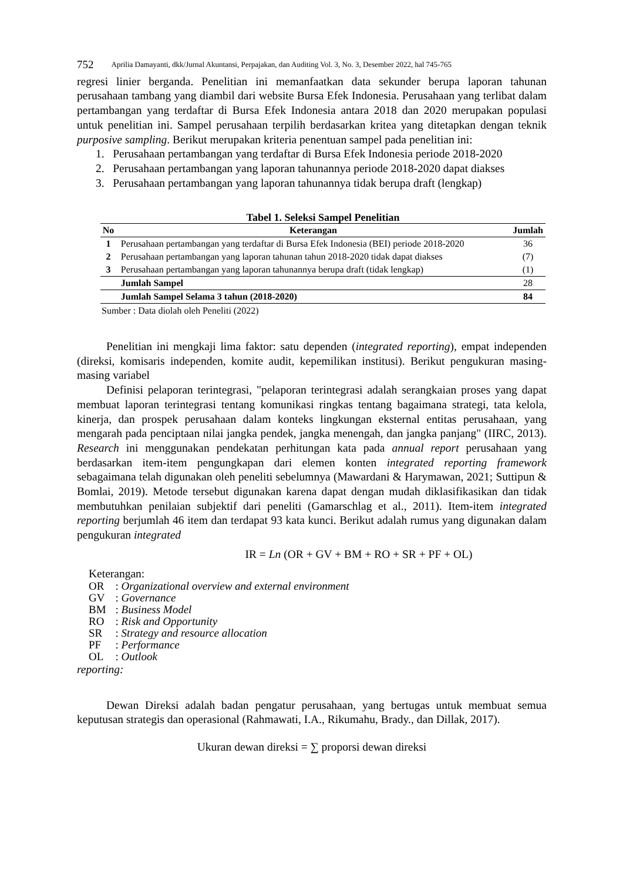752 Aprilia Damayanti, dkk/Jurnal Akuntansi, Perpajakan, dan Auditing Vol. 3, No. 3, Desember 2022, hal 745-765
regresi linier berganda. Penelitian ini memanfaatkan data sekunder berupa laporan tahunan perusahaan tambang yang diambil dari website Bursa Efek Indonesia. Perusahaan yang terlibat dalam pertambangan yang terdaftar di Bursa Efek Indonesia antara 2018 dan 2020 merupakan populasi untuk penelitian ini. Sampel perusahaan terpilih berdasarkan kritea yang ditetapkan dengan teknik purposive sampling. Berikut merupakan kriteria penentuan sampel pada penelitian ini:
1. Perusahaan pertambangan yang terdaftar di Bursa Efek Indonesia periode 2018-2020
2. Perusahaan pertambangan yang laporan tahunannya periode 2018-2020 dapat diakses
3. Perusahaan pertambangan yang laporan tahunannya tidak berupa draft (lengkap)
Tabel 1. Seleksi Sampel Penelitian
| No | Keterangan | Jumlah |
| --- | --- | --- |
| 1 | Perusahaan pertambangan yang terdaftar di Bursa Efek Indonesia (BEI) periode 2018-2020 | 36 |
| 2 | Perusahaan pertambangan yang laporan tahunan tahun 2018-2020 tidak dapat diakses | (7) |
| 3 | Perusahaan pertambangan yang laporan tahunannya berupa draft (tidak lengkap) | (1) |
| | Jumlah Sampel | 28 |
| | Jumlah Sampel Selama 3 tahun (2018-2020) | 84 |
Sumber : Data diolah oleh Peneliti (2022)
Penelitian ini mengkaji lima faktor: satu dependen (integrated reporting), empat independen (direksi, komisaris independen, komite audit, kepemilikan institusi). Berikut pengukuran masing-masing variabel
Definisi pelaporan terintegrasi, "pelaporan terintegrasi adalah serangkaian proses yang dapat membuat laporan terintegrasi tentang komunikasi ringkas tentang bagaimana strategi, tata kelola, kinerja, dan prospek perusahaan dalam konteks lingkungan eksternal entitas perusahaan, yang mengarah pada penciptaan nilai jangka pendek, jangka menengah, dan jangka panjang" (IIRC, 2013). Research ini menggunakan pendekatan perhitungan kata pada annual report perusahaan yang berdasarkan item-item pengungkapan dari elemen konten integrated reporting framework sebagaimana telah digunakan oleh peneliti sebelumnya (Mawardani & Harymawan, 2021; Suttipun & Bomlai, 2019). Metode tersebut digunakan karena dapat dengan mudah diklasifikasikan dan tidak membutuhkan penilaian subjektif dari peneliti (Gamarschlag et al., 2011). Item-item integrated reporting berjumlah 46 item dan terdapat 93 kata kunci. Berikut adalah rumus yang digunakan dalam pengukuran integrated
IR = Ln (OR + GV + BM + RO + SR + PF + OL)
Keterangan:
| OR | : Organizational overview and external environment |
| GV | : Governance |
| BM | : Business Model |
| RO | : Risk and Opportunity |
| SR | : Strategy and resource allocation |
| PF | : Performance |
| OL | : Outlook |
reporting:
Dewan Direksi adalah badan pengatur perusahaan, yang bertugas untuk membuat semua keputusan strategis dan operasional (Rahmawati, I.A., Rikumahu, Brady., dan Dillak, 2017).
Ukuran dewan direksi = ∑ proporsi dewan direksi